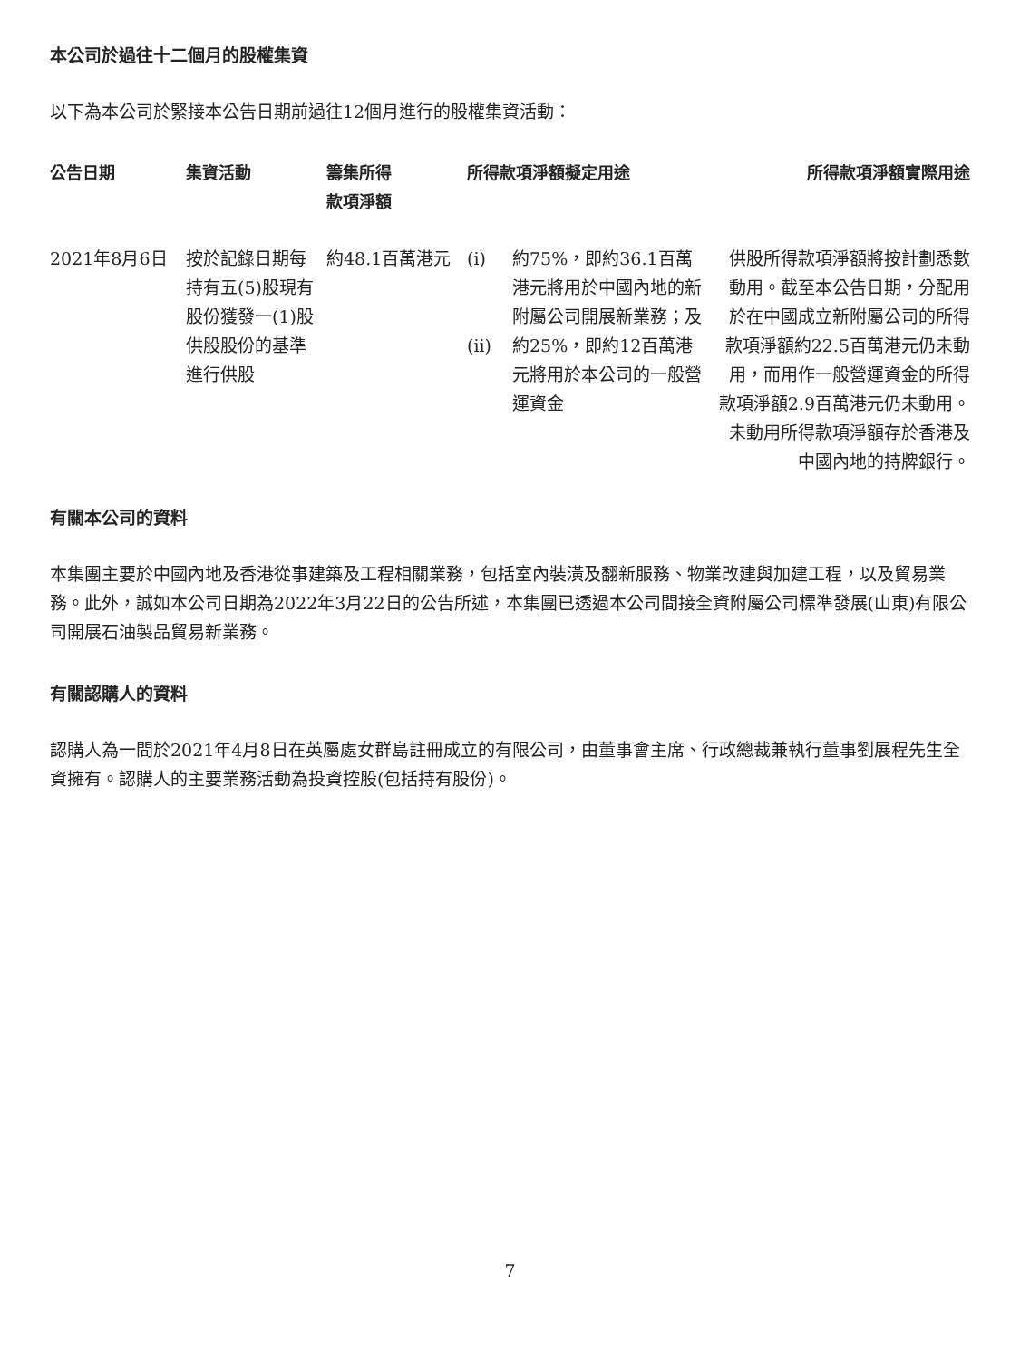本公司於過往十二個月的股權集資
以下為本公司於緊接本公告日期前過往12個月進行的股權集資活動：
| 公告日期 | 集資活動 | 籌集所得 款項淨額 | 所得款項淨額擬定用途 | | 所得款項淨額實際用途 |
| --- | --- | --- | --- | --- | --- |
| 2021年8月6日 | 按於記錄日期每持有五(5)股現有股份獲發一(1)股供股股份的基準進行供股 | 約48.1百萬港元 | (i) (ii) | 約75%，即約36.1百萬港元將用於中國內地的新附屬公司開展新業務；及 約25%，即約12百萬港元將用於本公司的一般營運資金 | 供股所得款項淨額將按計劃悉數動用。截至本公告日期，分配用於在中國成立新附屬公司的所得款項淨額約22.5百萬港元仍未動用，而用作一般營運資金的所得款項淨額2.9百萬港元仍未動用。未動用所得款項淨額存於香港及中國內地的持牌銀行。 |
有關本公司的資料
本集團主要於中國內地及香港從事建築及工程相關業務，包括室內裝潢及翻新服務、物業改建與加建工程，以及貿易業務。此外，誠如本公司日期為2022年3月22日的公告所述，本集團已透過本公司間接全資附屬公司標準發展(山東)有限公司開展石油製品貿易新業務。
有關認購人的資料
認購人為一間於2021年4月8日在英屬處女群島註冊成立的有限公司，由董事會主席、行政總裁兼執行董事劉展程先生全資擁有。認購人的主要業務活動為投資控股(包括持有股份)。
7